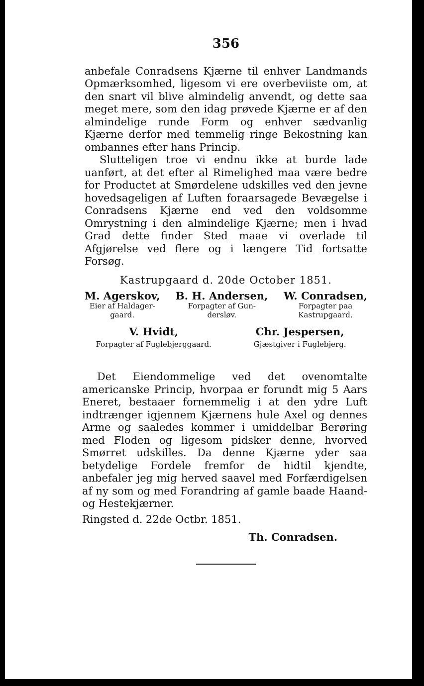356
anbefale Conradsens Kjærne til enhver Landmands Opmærksomhed, ligesom vi ere overbeviiste om, at den snart vil blive almindelig anvendt, og dette saa meget mere, som den idag prøvede Kjærne er af den almindelige runde Form og enhver sædvanlig Kjærne derfor med temmelig ringe Bekostning kan ombannes efter hans Princip.
Slutteligen troe vi endnu ikke at burde lade uanført, at det efter al Rimelighed maa være bedre for Productet at Smørdelene udskilles ved den jevne hovedsageligen af Luften foraarsagede Bevægelse i Conradsens Kjærne end ved den voldsomme Omrystning i den almindelige Kjærne; men i hvad Grad dette finder Sted maae vi overlade til Afgjørelse ved flere og i længere Tid fortsatte Forsøg.
Kastrupgaard d. 20de October 1851.
M. Agerskov,
Eier af Haldager-
gaard.
B. H. Andersen,
Forpagter af Gun-
dersløv.
W. Conradsen,
Forpagter paa
Kastrupgaard.
V. Hvidt,
Forpagter af Fuglebjerggaard.
Chr. Jespersen,
Gjæstgiver i Fuglebjerg.
Det Eiendommelige ved det ovenomtalte americanske Princip, hvorpaa er forundt mig 5 Aars Eneret, bestaaer fornemmelig i at den ydre Luft indtrænger igjennem Kjærnens hule Axel og dennes Arme og saaledes kommer i umiddelbar Berøring med Floden og ligesom pidsker denne, hvorved Smørret udskilles. Da denne Kjærne yder saa betydelige Fordele fremfor de hidtil kjendte, anbefaler jeg mig herved saavel med Forfærdigelsen af ny som og med Forandring af gamle baade Haand- og Hestekjærner.
Ringsted d. 22de Octbr. 1851.
Th. Conradsen.